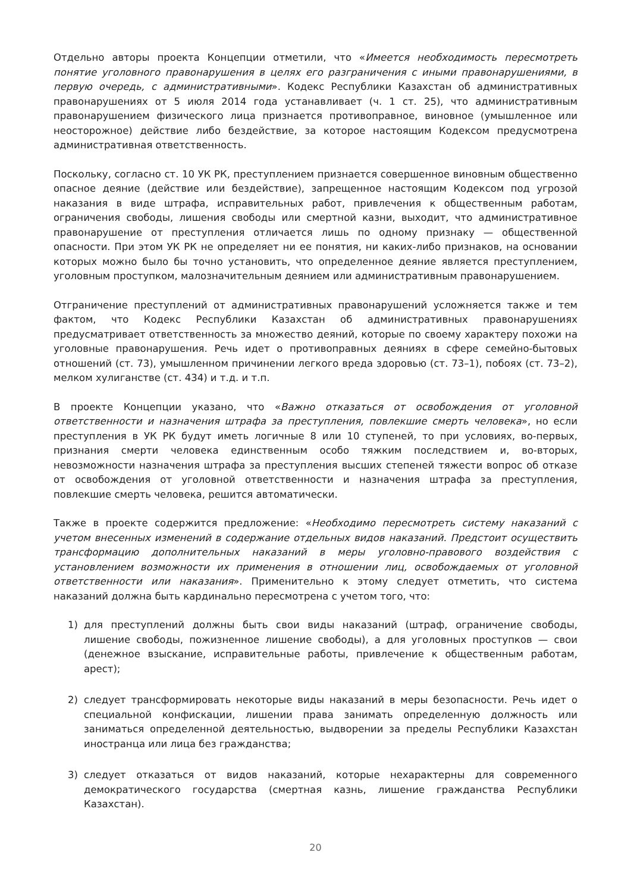Отдельно авторы проекта Концепции отметили, что «Имеется необходимость пересмотреть понятие уголовного правонарушения в целях его разграничения с иными правонарушениями, в первую очередь, с административными». Кодекс Республики Казахстан об административных правонарушениях от 5 июля 2014 года устанавливает (ч. 1 ст. 25), что административным правонарушением физического лица признается противоправное, виновное (умышленное или неосторожное) действие либо бездействие, за которое настоящим Кодексом предусмотрена административная ответственность.
Поскольку, согласно ст. 10 УК РК, преступлением признается совершенное виновным общественно опасное деяние (действие или бездействие), запрещенное настоящим Кодексом под угрозой наказания в виде штрафа, исправительных работ, привлечения к общественным работам, ограничения свободы, лишения свободы или смертной казни, выходит, что административное правонарушение от преступления отличается лишь по одному признаку — общественной опасности. При этом УК РК не определяет ни ее понятия, ни каких-либо признаков, на основании которых можно было бы точно установить, что определенное деяние является преступлением, уголовным проступком, малозначительным деянием или административным правонарушением.
Отграничение преступлений от административных правонарушений усложняется также и тем фактом, что Кодекс Республики Казахстан об административных правонарушениях предусматривает ответственность за множество деяний, которые по своему характеру похожи на уголовные правонарушения. Речь идет о противоправных деяниях в сфере семейно-бытовых отношений (ст. 73), умышленном причинении легкого вреда здоровью (ст. 73–1), побоях (ст. 73–2), мелком хулиганстве (ст. 434) и т.д. и т.п.
В проекте Концепции указано, что «Важно отказаться от освобождения от уголовной ответственности и назначения штрафа за преступления, повлекшие смерть человека», но если преступления в УК РК будут иметь логичные 8 или 10 ступеней, то при условиях, во-первых, признания смерти человека единственным особо тяжким последствием и, во-вторых, невозможности назначения штрафа за преступления высших степеней тяжести вопрос об отказе от освобождения от уголовной ответственности и назначения штрафа за преступления, повлекшие смерть человека, решится автоматически.
Также в проекте содержится предложение: «Необходимо пересмотреть систему наказаний с учетом внесенных изменений в содержание отдельных видов наказаний. Предстоит осуществить трансформацию дополнительных наказаний в меры уголовно-правового воздействия с установлением возможности их применения в отношении лиц, освобождаемых от уголовной ответственности или наказания». Применительно к этому следует отметить, что система наказаний должна быть кардинально пересмотрена с учетом того, что:
1) для преступлений должны быть свои виды наказаний (штраф, ограничение свободы, лишение свободы, пожизненное лишение свободы), а для уголовных проступков — свои (денежное взыскание, исправительные работы, привлечение к общественным работам, арест);
2) следует трансформировать некоторые виды наказаний в меры безопасности. Речь идет о специальной конфискации, лишении права занимать определенную должность или заниматься определенной деятельностью, выдворении за пределы Республики Казахстан иностранца или лица без гражданства;
3) следует отказаться от видов наказаний, которые нехарактерны для современного демократического государства (смертная казнь, лишение гражданства Республики Казахстан).
20